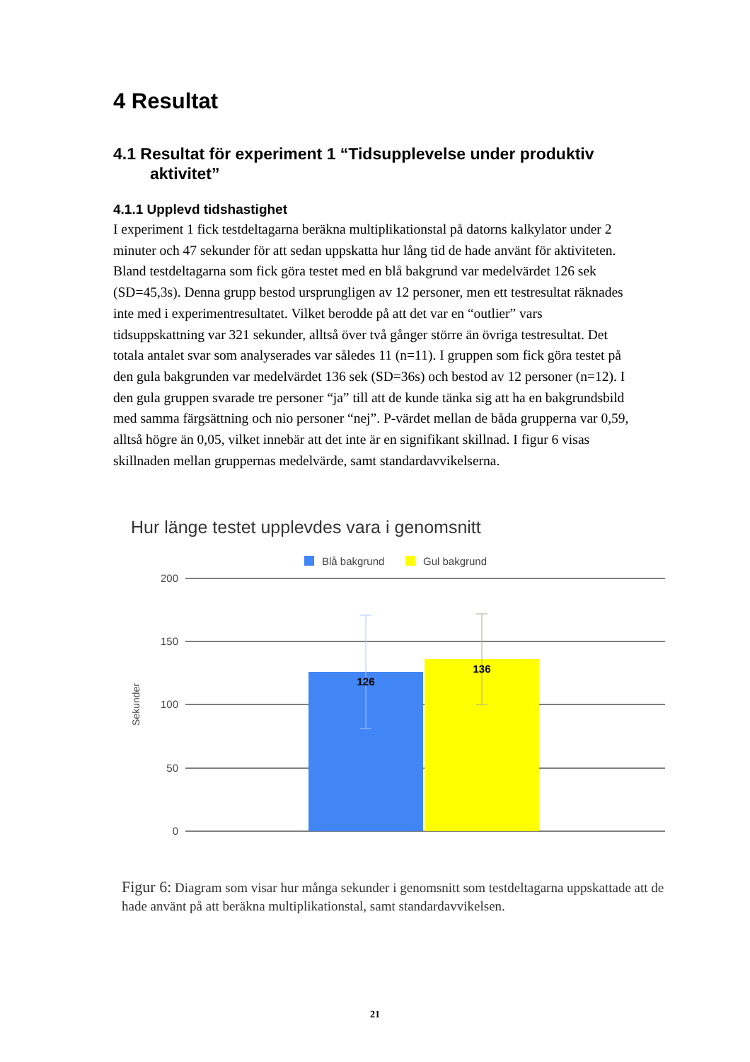4 Resultat
4.1 Resultat för experiment 1 “Tidsupplevelse under produktiv aktivitet”
4.1.1 Upplevd tidshastighet
I experiment 1 fick testdeltagarna beräkna multiplikationstal på datorns kalkylator under 2 minuter och 47 sekunder för att sedan uppskatta hur lång tid de hade använt för aktiviteten. Bland testdeltagarna som fick göra testet med en blå bakgrund var medelvärdet 126 sek (SD=45,3s). Denna grupp bestod ursprungligen av 12 personer, men ett testresultat räknades inte med i experimentresultatet. Vilket berodde på att det var en “outlier” vars tidsuppskattning var 321 sekunder, alltså över två gånger större än övriga testresultat. Det totala antalet svar som analyserades var således 11 (n=11). I gruppen som fick göra testet på den gula bakgrunden var medelvärdet 136 sek (SD=36s) och bestod av 12 personer (n=12). I den gula gruppen svarade tre personer “ja” till att de kunde tänka sig att ha en bakgrundsbild med samma färgsättning och nio personer “nej”. P-värdet mellan de båda grupperna var 0,59, alltså högre än 0,05, vilket innebär att det inte är en signifikant skillnad. I figur 6 visas skillnaden mellan gruppernas medelvärde, samt standardavvikelserna.
Hur länge testet upplevdes vara i genomsnitt
Blå bakgrund
Gul bakgrund
200
150
100
50
0
Sekunder
126
136
Figur 6: Diagram som visar hur många sekunder i genomsnitt som testdeltagarna uppskattade att de hade använt på att beräkna multiplikationstal, samt standardavvikelsen.
21